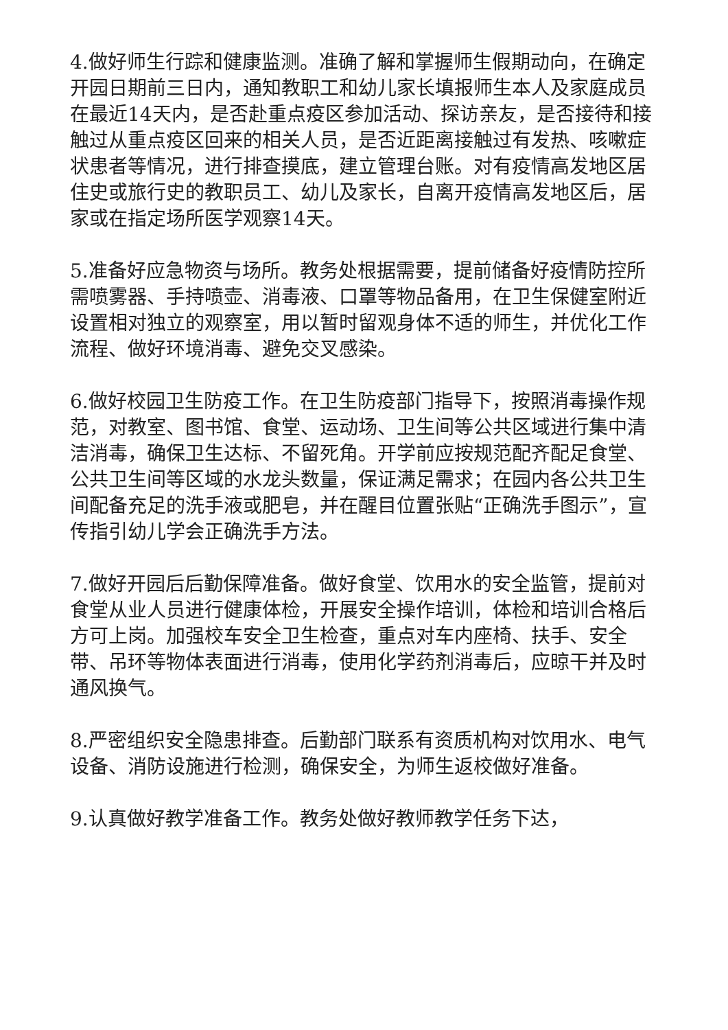4.做好师生行踪和健康监测。准确了解和掌握师生假期动向，在确定开园日期前三日内，通知教职工和幼儿家长填报师生本人及家庭成员在最近14天内，是否赴重点疫区参加活动、探访亲友，是否接待和接触过从重点疫区回来的相关人员，是否近距离接触过有发热、咳嗽症状患者等情况，进行排查摸底，建立管理台账。对有疫情高发地区居住史或旅行史的教职员工、幼儿及家长，自离开疫情高发地区后，居家或在指定场所医学观察14天。
5.准备好应急物资与场所。教务处根据需要，提前储备好疫情防控所需喷雾器、手持喷壶、消毒液、口罩等物品备用，在卫生保健室附近设置相对独立的观察室，用以暂时留观身体不适的师生，并优化工作流程、做好环境消毒、避免交叉感染。
6.做好校园卫生防疫工作。在卫生防疫部门指导下，按照消毒操作规范，对教室、图书馆、食堂、运动场、卫生间等公共区域进行集中清洁消毒，确保卫生达标、不留死角。开学前应按规范配齐配足食堂、公共卫生间等区域的水龙头数量，保证满足需求；在园内各公共卫生间配备充足的洗手液或肥皂，并在醒目位置张贴“正确洗手图示”，宣传指引幼儿学会正确洗手方法。
7.做好开园后后勤保障准备。做好食堂、饮用水的安全监管，提前对食堂从业人员进行健康体检，开展安全操作培训，体检和培训合格后方可上岗。加强校车安全卫生检查，重点对车内座椅、扶手、安全带、吊环等物体表面进行消毒，使用化学药剂消毒后，应晾干并及时通风换气。
8.严密组织安全隐患排查。后勤部门联系有资质机构对饮用水、电气设备、消防设施进行检测，确保安全，为师生返校做好准备。
9.认真做好教学准备工作。教务处做好教师教学任务下达，